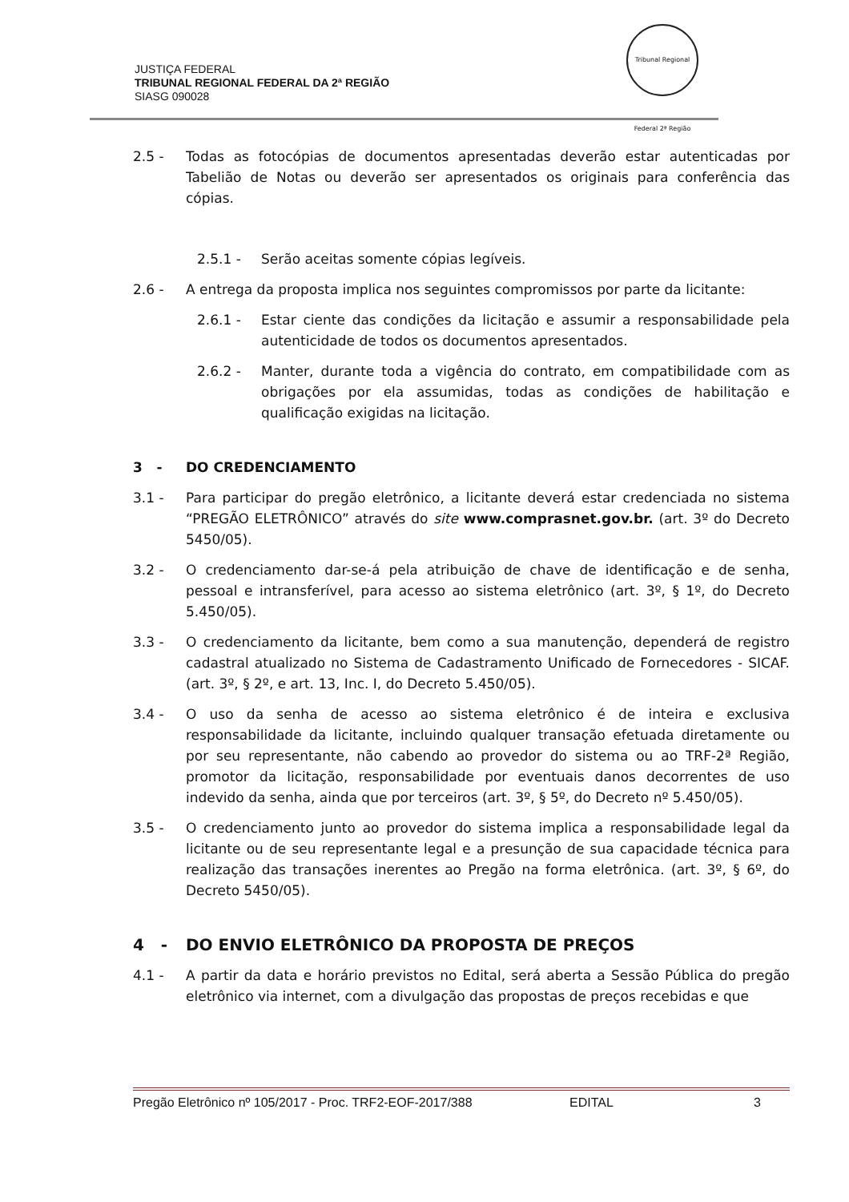JUSTIÇA FEDERAL
TRIBUNAL REGIONAL FEDERAL DA 2ª REGIÃO
SIASG 090028
Tribunal Regional Federal 2ª Região
2.5 - Todas as fotocópias de documentos apresentadas deverão estar autenticadas por Tabelião de Notas ou deverão ser apresentados os originais para conferência das cópias.
2.5.1 - Serão aceitas somente cópias legíveis.
2.6 - A entrega da proposta implica nos seguintes compromissos por parte da licitante:
2.6.1 - Estar ciente das condições da licitação e assumir a responsabilidade pela autenticidade de todos os documentos apresentados.
2.6.2 - Manter, durante toda a vigência do contrato, em compatibilidade com as obrigações por ela assumidas, todas as condições de habilitação e qualificação exigidas na licitação.
3 - DO CREDENCIAMENTO
3.1 - Para participar do pregão eletrônico, a licitante deverá estar credenciada no sistema “PREGÃO ELETRÔNICO” através do site www.comprasnet.gov.br. (art. 3º do Decreto 5450/05).
3.2 - O credenciamento dar-se-á pela atribuição de chave de identificação e de senha, pessoal e intransferível, para acesso ao sistema eletrônico (art. 3º, § 1º, do Decreto 5.450/05).
3.3 - O credenciamento da licitante, bem como a sua manutenção, dependerá de registro cadastral atualizado no Sistema de Cadastramento Unificado de Fornecedores - SICAF. (art. 3º, § 2º, e art. 13, Inc. I, do Decreto 5.450/05).
3.4 - O uso da senha de acesso ao sistema eletrônico é de inteira e exclusiva responsabilidade da licitante, incluindo qualquer transação efetuada diretamente ou por seu representante, não cabendo ao provedor do sistema ou ao TRF-2ª Região, promotor da licitação, responsabilidade por eventuais danos decorrentes de uso indevido da senha, ainda que por terceiros (art. 3º, § 5º, do Decreto nº 5.450/05).
3.5 - O credenciamento junto ao provedor do sistema implica a responsabilidade legal da licitante ou de seu representante legal e a presunção de sua capacidade técnica para realização das transações inerentes ao Pregão na forma eletrônica. (art. 3º, § 6º, do Decreto 5450/05).
4 - DO ENVIO ELETRÔNICO DA PROPOSTA DE PREÇOS
4.1 - A partir da data e horário previstos no Edital, será aberta a Sessão Pública do pregão eletrônico via internet, com a divulgação das propostas de preços recebidas e que
Pregão Eletrônico nº 105/2017 - Proc. TRF2-EOF-2017/388 EDITAL 3